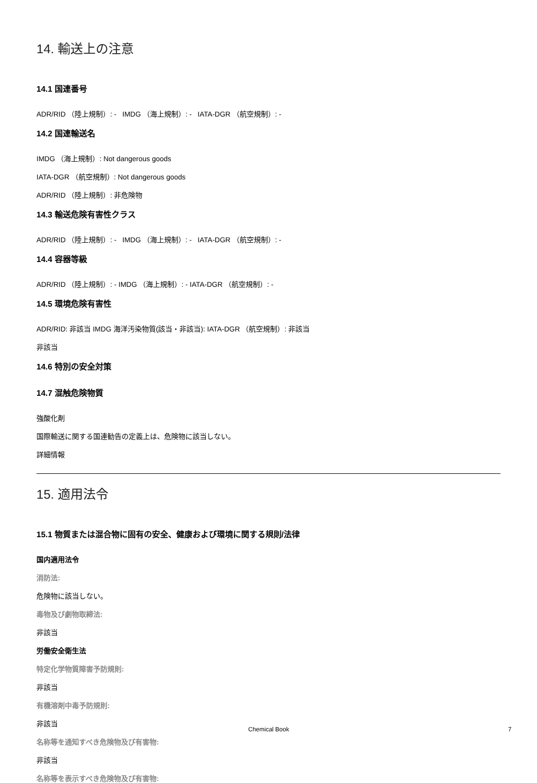14. 輸送上の注意
14.1 国連番号
ADR/RID （陸上規制）: - IMDG （海上規制）: - IATA-DGR （航空規制）: -
14.2 国連輸送名
IMDG （海上規制）: Not dangerous goods
IATA-DGR （航空規制）: Not dangerous goods
ADR/RID （陸上規制）: 非危険物
14.3 輸送危険有害性クラス
ADR/RID （陸上規制）: - IMDG （海上規制）: - IATA-DGR （航空規制）: -
14.4 容器等級
ADR/RID （陸上規制）: - IMDG （海上規制）: - IATA-DGR （航空規制）: -
14.5 環境危険有害性
ADR/RID: 非該当 IMDG 海洋汚染物質(該当・非該当): IATA-DGR （航空規制）: 非該当
非該当
14.6 特別の安全対策
14.7 混触危険物質
強酸化剤
国際輸送に関する国連勧告の定義上は、危険物に該当しない。
詳細情報
15. 適用法令
15.1 物質または混合物に固有の安全、健康および環境に関する規則/法律
国内適用法令
消防法:
危険物に該当しない。
毒物及び劇物取締法:
非該当
労働安全衛生法
特定化学物質障害予防規則:
非該当
有機溶剤中毒予防規則:
非該当
名称等を通知すべき危険物及び有害物:
非該当
名称等を表示すべき危険物及び有害物:
Chemical Book 7